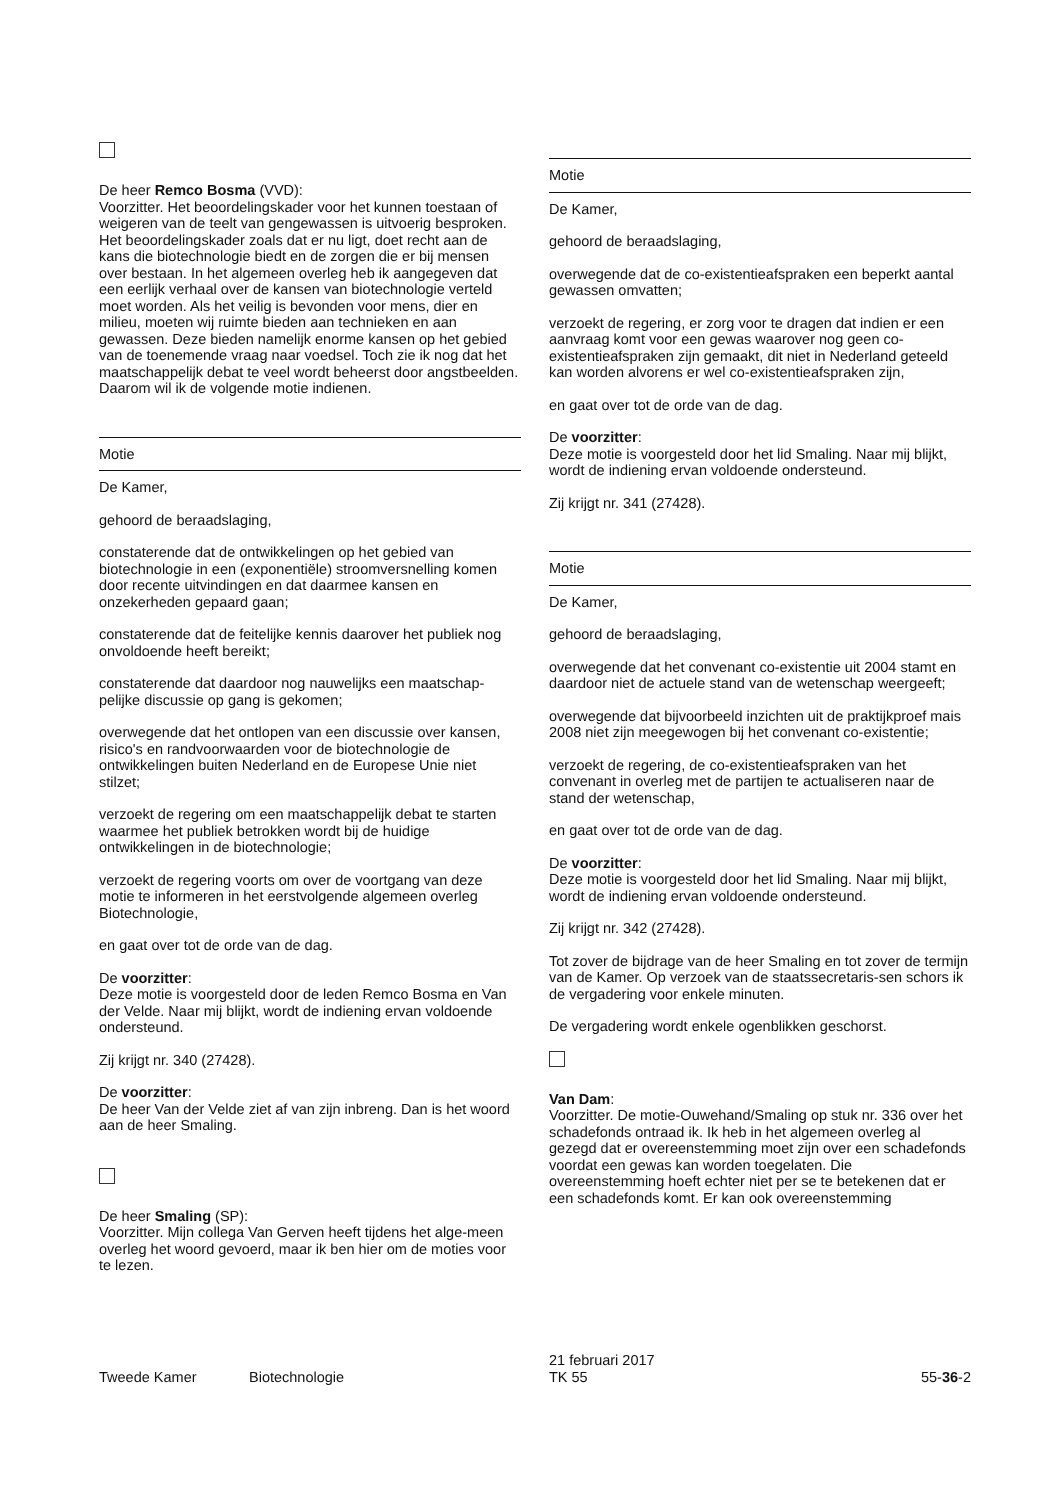De heer Remco Bosma (VVD):
Voorzitter. Het beoordelingskader voor het kunnen toestaan of weigeren van de teelt van gengewassen is uitvoerig besproken. Het beoordelingskader zoals dat er nu ligt, doet recht aan de kans die biotechnologie biedt en de zorgen die er bij mensen over bestaan. In het algemeen overleg heb ik aangegeven dat een eerlijk verhaal over de kansen van biotechnologie verteld moet worden. Als het veilig is bevonden voor mens, dier en milieu, moeten wij ruimte bieden aan technieken en aan gewassen. Deze bieden namelijk enorme kansen op het gebied van de toenemende vraag naar voedsel. Toch zie ik nog dat het maatschappelijk debat te veel wordt beheerst door angstbeelden. Daarom wil ik de volgende motie indienen.
Motie
De Kamer,
gehoord de beraadslaging,
constaterende dat de ontwikkelingen op het gebied van biotechnologie in een (exponentiële) stroomversnelling komen door recente uitvindingen en dat daarmee kansen en onzekerheden gepaard gaan;
constaterende dat de feitelijke kennis daarover het publiek nog onvoldoende heeft bereikt;
constaterende dat daardoor nog nauwelijks een maatschap-pelijke discussie op gang is gekomen;
overwegende dat het ontlopen van een discussie over kansen, risico's en randvoorwaarden voor de biotechnologie de ontwikkelingen buiten Nederland en de Europese Unie niet stilzet;
verzoekt de regering om een maatschappelijk debat te starten waarmee het publiek betrokken wordt bij de huidige ontwikkelingen in de biotechnologie;
verzoekt de regering voorts om over de voortgang van deze motie te informeren in het eerstvolgende algemeen overleg Biotechnologie,
en gaat over tot de orde van de dag.
De voorzitter:
Deze motie is voorgesteld door de leden Remco Bosma en Van der Velde. Naar mij blijkt, wordt de indiening ervan voldoende ondersteund.
Zij krijgt nr. 340 (27428).
De voorzitter:
De heer Van der Velde ziet af van zijn inbreng. Dan is het woord aan de heer Smaling.
De heer Smaling (SP):
Voorzitter. Mijn collega Van Gerven heeft tijdens het alge-meen overleg het woord gevoerd, maar ik ben hier om de moties voor te lezen.
Motie
De Kamer,
gehoord de beraadslaging,
overwegende dat de co-existentieafspraken een beperkt aantal gewassen omvatten;
verzoekt de regering, er zorg voor te dragen dat indien er een aanvraag komt voor een gewas waarover nog geen co-existentieafspraken zijn gemaakt, dit niet in Nederland geteeld kan worden alvorens er wel co-existentieafspraken zijn,
en gaat over tot de orde van de dag.
De voorzitter:
Deze motie is voorgesteld door het lid Smaling. Naar mij blijkt, wordt de indiening ervan voldoende ondersteund.
Zij krijgt nr. 341 (27428).
Motie
De Kamer,
gehoord de beraadslaging,
overwegende dat het convenant co-existentie uit 2004 stamt en daardoor niet de actuele stand van de wetenschap weergeeft;
overwegende dat bijvoorbeeld inzichten uit de praktijkproef mais 2008 niet zijn meegewogen bij het convenant co-existentie;
verzoekt de regering, de co-existentieafspraken van het convenant in overleg met de partijen te actualiseren naar de stand der wetenschap,
en gaat over tot de orde van de dag.
De voorzitter:
Deze motie is voorgesteld door het lid Smaling. Naar mij blijkt, wordt de indiening ervan voldoende ondersteund.
Zij krijgt nr. 342 (27428).
Tot zover de bijdrage van de heer Smaling en tot zover de termijn van de Kamer. Op verzoek van de staatssecretaris-sen schors ik de vergadering voor enkele minuten.
De vergadering wordt enkele ogenblikken geschorst.
Van Dam:
Voorzitter. De motie-Ouwehand/Smaling op stuk nr. 336 over het schadefonds ontraad ik. Ik heb in het algemeen overleg al gezegd dat er overeenstemming moet zijn over een schadefonds voordat een gewas kan worden toegelaten. Die overeenstemming hoeft echter niet per se te betekenen dat er een schadefonds komt. Er kan ook overeenstemming
Tweede Kamer Biotechnologie
21 februari 2017
TK 55
55-36-2